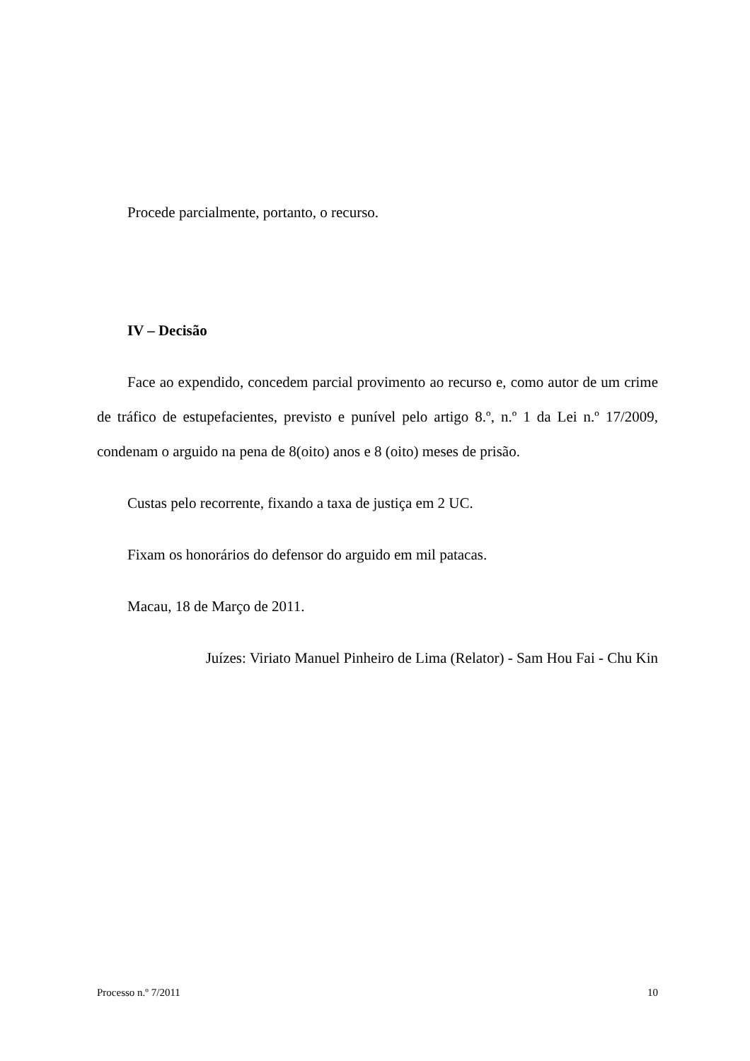Procede parcialmente, portanto, o recurso.
IV – Decisão
Face ao expendido, concedem parcial provimento ao recurso e, como autor de um crime de tráfico de estupefacientes, previsto e punível pelo artigo 8.º, n.º 1 da Lei n.º 17/2009, condenam o arguido na pena de 8(oito) anos e 8 (oito) meses de prisão.
Custas pelo recorrente, fixando a taxa de justiça em 2 UC.
Fixam os honorários do defensor do arguido em mil patacas.
Macau, 18 de Março de 2011.
Juízes: Viriato Manuel Pinheiro de Lima (Relator) - Sam Hou Fai - Chu Kin
Processo n.º 7/2011 10